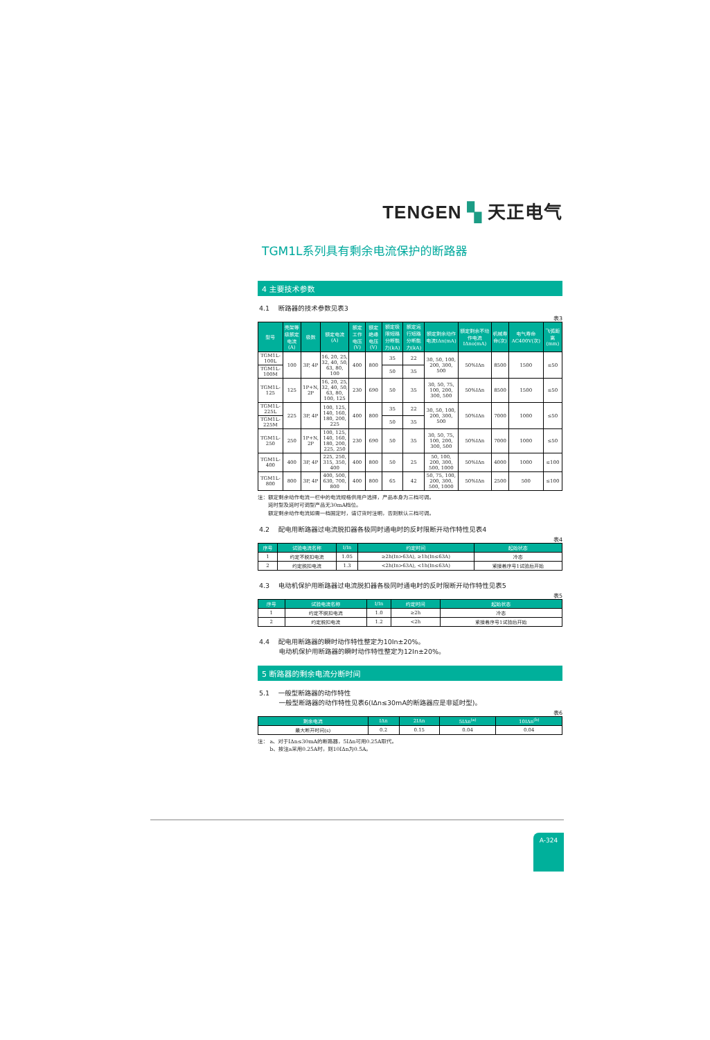TENGEN ▚ 天正电气
TGM1L系列具有剩余电流保护的断路器
4 主要技术参数
4.1 　断路器的技术参数见表3
表3
| 型号 | 壳架等级额定电流(A) | 极数 | 额定电流(A) | 额定工作电压(V) | 额定绝缘电压(V) | 额定极限短路分断能力(kA) | 额定运行短路分断能力(kA) | 额定剩余动作电流IΔn(mA) | 额定剩余不动作电流IΔno(mA) | 机械寿命(次) | 电气寿命AC400V(次) | 飞弧距离(mm) |
| --- | --- | --- | --- | --- | --- | --- | --- | --- | --- | --- | --- | --- |
| TGM1L-100L | 100 | 3P, 4P | 16, 20, 25, 32, 40, 50, 63, 80, 100 | 400 | 800 | 35 | 22 | 30, 50, 100, 200, 300, 500 | 50%IΔn | 8500 | 1500 | ≤50 |
| TGM1L-100M | | | | | | 50 | 35 | | | | | |
| TGM1L-125 | 125 | 1P+N, 2P | 16, 20, 25, 32, 40, 50, 63, 80, 100, 125 | 230 | 690 | 50 | 35 | 30, 50, 75, 100, 200, 300, 500 | 50%IΔn | 8500 | 1500 | ≤50 |
| TGM1L-225L | 225 | 3P, 4P | 100, 125, 140, 160, 180, 200, 225 | 400 | 800 | 35 | 22 | 30, 50, 100, 200, 300, 500 | 50%IΔn | 7000 | 1000 | ≤50 |
| TGM1L-225M | | | | | | 50 | 35 | | | | | |
| TGM1L-250 | 250 | 1P+N, 2P | 100, 125, 140, 160, 180, 200, 225, 250 | 230 | 690 | 50 | 35 | 30, 50, 75, 100, 200, 300, 500 | 50%IΔn | 7000 | 1000 | ≤50 |
| TGM1L-400 | 400 | 3P, 4P | 225, 250, 315, 350, 400 | 400 | 800 | 50 | 25 | 50, 100, 200, 300, 500, 1000 | 50%IΔn | 4000 | 1000 | ≤100 |
| TGM1L-800 | 800 | 3P, 4P | 400, 500, 630, 700, 800 | 400 | 800 | 65 | 42 | 50, 75, 100, 200, 300, 500, 1000 | 50%IΔn | 2500 | 500 | ≤100 |
注：额定剩余动作电流一栏中的电流规格供用户选择，产品本身为三档可调。
　　延时型及延时可调型产品无30mA档位。
　　额定剩余动作电流如需一档固定时，请订货时注明，否则默认三档可调。
4.2 　配电用断路器过电流脱扣器各极同时通电时的反时限断开动作特性见表4
表4
| 序号 | 试验电流名称 | I/In | 约定时间 | 起始状态 |
| --- | --- | --- | --- | --- |
| 1 | 约定不脱扣电流 | 1.05 | ≥2h(In>63A), ≥1h(In≤63A) | 冷态 |
| 2 | 约定脱扣电流 | 1.3 | <2h(In>63A), <1h(In≤63A) | 紧接着序号1试验后开始 |
4.3 　电动机保护用断路器过电流脱扣器各极同时通电时的反时限断开动作特性见表5
表5
| 序号 | 试验电流名称 | I/In | 约定时间 | 起始状态 |
| --- | --- | --- | --- | --- |
| 1 | 约定不脱扣电流 | 1.0 | ≥2h | 冷态 |
| 2 | 约定脱扣电流 | 1.2 | <2h | 紧接着序号1试验后开始 |
4.4 　配电用断路器的瞬时动作特性整定为10In±20%。
　　　电动机保护用断路器的瞬时动作特性整定为12In±20%。
5 断路器的剩余电流分断时间
5.1 　一般型断路器的动作特性
　　　一般型断路器的动作特性见表6(IΔn≤30mA的断路器应是非延时型)。
表6
| 剩余电流 | IΔn | 2IΔn | 5IΔn<sup>(a)</sup> | 10IΔn<sup>(b)</sup> |
| --- | --- | --- | --- | --- |
| 最大断开时间(s) | 0.2 | 0.15 | 0.04 | 0.04 |
注： a、对于IΔn≤30mA的断路器，5IΔn可用0.25A取代。
　　 b、按注a采用0.25A时，则10IΔn为0.5A。
A-324